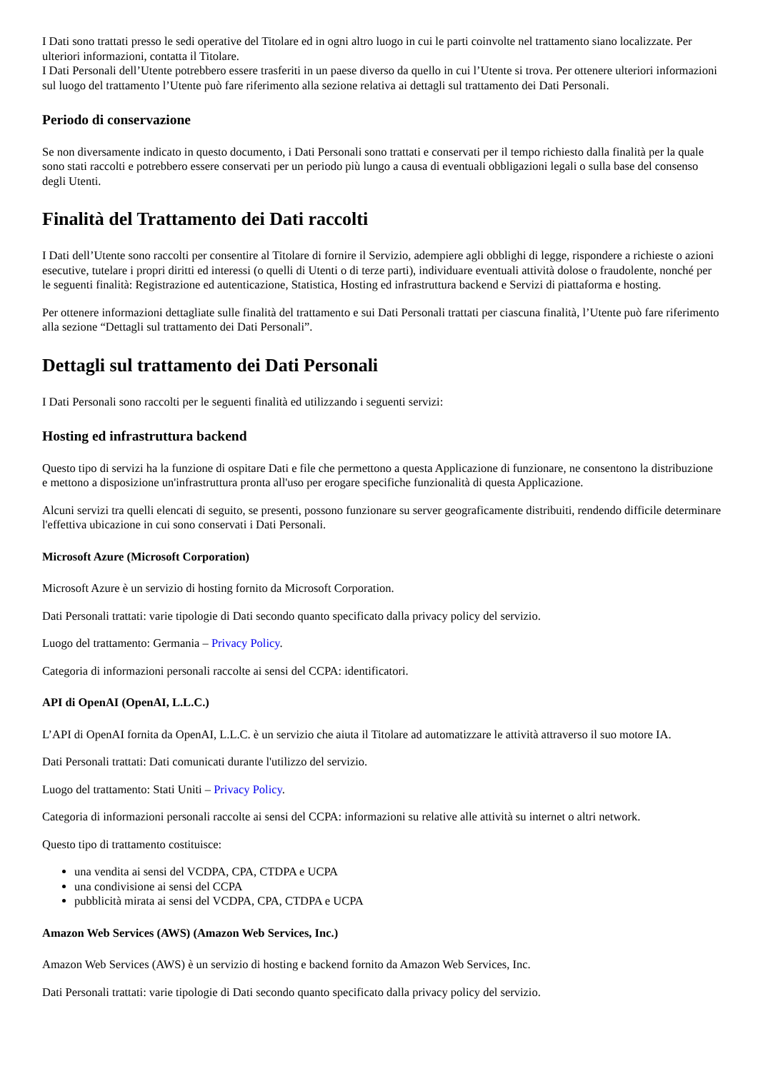I Dati sono trattati presso le sedi operative del Titolare ed in ogni altro luogo in cui le parti coinvolte nel trattamento siano localizzate. Per ulteriori informazioni, contatta il Titolare.
I Dati Personali dell’Utente potrebbero essere trasferiti in un paese diverso da quello in cui l’Utente si trova. Per ottenere ulteriori informazioni sul luogo del trattamento l’Utente può fare riferimento alla sezione relativa ai dettagli sul trattamento dei Dati Personali.
Periodo di conservazione
Se non diversamente indicato in questo documento, i Dati Personali sono trattati e conservati per il tempo richiesto dalla finalità per la quale sono stati raccolti e potrebbero essere conservati per un periodo più lungo a causa di eventuali obbligazioni legali o sulla base del consenso degli Utenti.
Finalità del Trattamento dei Dati raccolti
I Dati dell’Utente sono raccolti per consentire al Titolare di fornire il Servizio, adempiere agli obblighi di legge, rispondere a richieste o azioni esecutive, tutelare i propri diritti ed interessi (o quelli di Utenti o di terze parti), individuare eventuali attività dolose o fraudolente, nonché per le seguenti finalità: Registrazione ed autenticazione, Statistica, Hosting ed infrastruttura backend e Servizi di piattaforma e hosting.
Per ottenere informazioni dettagliate sulle finalità del trattamento e sui Dati Personali trattati per ciascuna finalità, l’Utente può fare riferimento alla sezione “Dettagli sul trattamento dei Dati Personali”.
Dettagli sul trattamento dei Dati Personali
I Dati Personali sono raccolti per le seguenti finalità ed utilizzando i seguenti servizi:
Hosting ed infrastruttura backend
Questo tipo di servizi ha la funzione di ospitare Dati e file che permettono a questa Applicazione di funzionare, ne consentono la distribuzione e mettono a disposizione un'infrastruttura pronta all'uso per erogare specifiche funzionalità di questa Applicazione.
Alcuni servizi tra quelli elencati di seguito, se presenti, possono funzionare su server geograficamente distribuiti, rendendo difficile determinare l'effettiva ubicazione in cui sono conservati i Dati Personali.
Microsoft Azure (Microsoft Corporation)
Microsoft Azure è un servizio di hosting fornito da Microsoft Corporation.
Dati Personali trattati: varie tipologie di Dati secondo quanto specificato dalla privacy policy del servizio.
Luogo del trattamento: Germania – Privacy Policy.
Categoria di informazioni personali raccolte ai sensi del CCPA: identificatori.
API di OpenAI (OpenAI, L.L.C.)
L’API di OpenAI fornita da OpenAI, L.L.C. è un servizio che aiuta il Titolare ad automatizzare le attività attraverso il suo motore IA.
Dati Personali trattati: Dati comunicati durante l'utilizzo del servizio.
Luogo del trattamento: Stati Uniti – Privacy Policy.
Categoria di informazioni personali raccolte ai sensi del CCPA: informazioni su relative alle attività su internet o altri network.
Questo tipo di trattamento costituisce:
una vendita ai sensi del VCDPA, CPA, CTDPA e UCPA
una condivisione ai sensi del CCPA
pubblicità mirata ai sensi del VCDPA, CPA, CTDPA e UCPA
Amazon Web Services (AWS) (Amazon Web Services, Inc.)
Amazon Web Services (AWS) è un servizio di hosting e backend fornito da Amazon Web Services, Inc.
Dati Personali trattati: varie tipologie di Dati secondo quanto specificato dalla privacy policy del servizio.